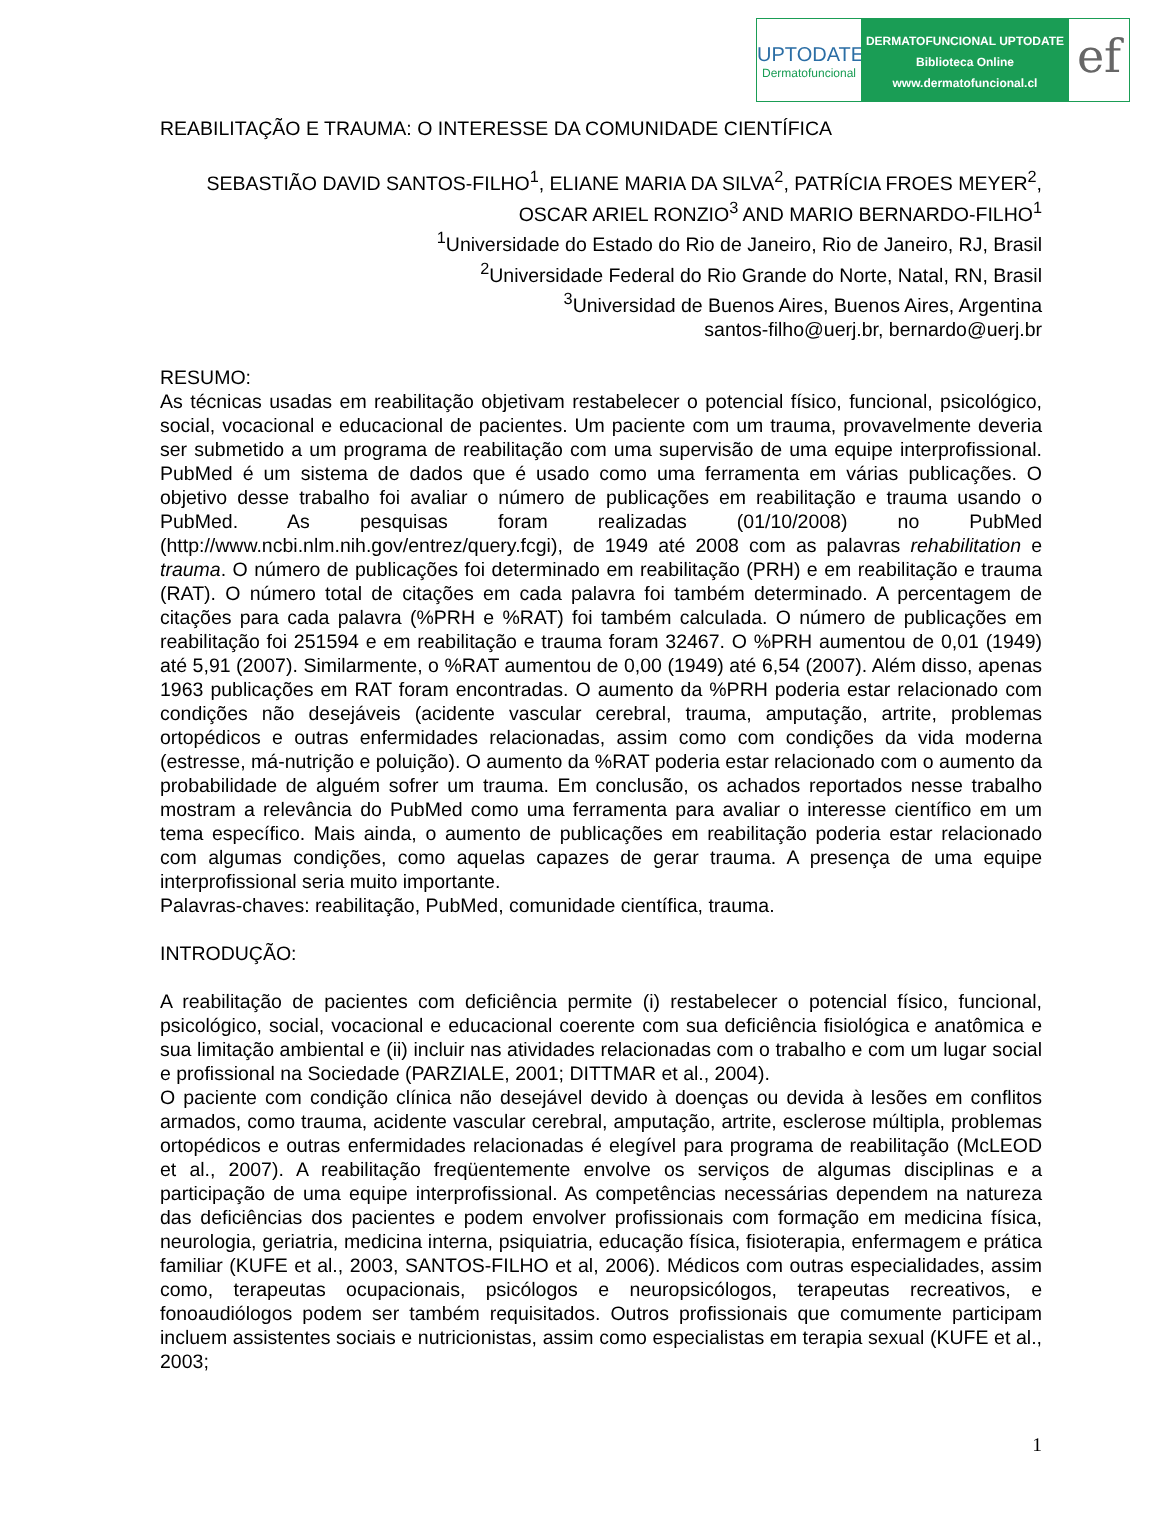UPTODATE
Dermatofuncional
DERMATOFUNCIONAL UPTODATE
Biblioteca Online
www.dermatofuncional.cl
ef
REABILITAÇÃO E TRAUMA: O INTERESSE DA COMUNIDADE CIENTÍFICA
SEBASTIÃO DAVID SANTOS-FILHO<sup>1</sup>, ELIANE MARIA DA SILVA<sup>2</sup>, PATRÍCIA FROES MEYER<sup>2</sup>, OSCAR ARIEL RONZIO<sup>3</sup> AND MARIO BERNARDO-FILHO<sup>1</sup>
<sup>1</sup> Universidade do Estado do Rio de Janeiro, Rio de Janeiro, RJ, Brasil
<sup>2</sup> Universidade Federal do Rio Grande do Norte, Natal, RN, Brasil
<sup>3</sup> Universidad de Buenos Aires, Buenos Aires, Argentina
santos-filho@uerj.br, bernardo@uerj.br
RESUMO:
As técnicas usadas em reabilitação objetivam restabelecer o potencial físico, funcional, psicológico, social, vocacional e educacional de pacientes. Um paciente com um trauma, provavelmente deveria ser submetido a um programa de reabilitação com uma supervisão de uma equipe interprofissional. PubMed é um sistema de dados que é usado como uma ferramenta em várias publicações. O objetivo desse trabalho foi avaliar o número de publicações em reabilitação e trauma usando o PubMed. As pesquisas foram realizadas (01/10/2008) no PubMed (http://www.ncbi.nlm.nih.gov/entrez/query.fcgi), de 1949 até 2008 com as palavras rehabilitation e trauma. O número de publicações foi determinado em reabilitação (PRH) e em reabilitação e trauma (RAT). O número total de citações em cada palavra foi também determinado. A percentagem de citações para cada palavra (%PRH e %RAT) foi também calculada. O número de publicações em reabilitação foi 251594 e em reabilitação e trauma foram 32467. O %PRH aumentou de 0,01 (1949) até 5,91 (2007). Similarmente, o %RAT aumentou de 0,00 (1949) até 6,54 (2007). Além disso, apenas 1963 publicações em RAT foram encontradas. O aumento da %PRH poderia estar relacionado com condições não desejáveis (acidente vascular cerebral, trauma, amputação, artrite, problemas ortopédicos e outras enfermidades relacionadas, assim como com condições da vida moderna (estresse, má-nutrição e poluição). O aumento da %RAT poderia estar relacionado com o aumento da probabilidade de alguém sofrer um trauma. Em conclusão, os achados reportados nesse trabalho mostram a relevância do PubMed como uma ferramenta para avaliar o interesse científico em um tema específico. Mais ainda, o aumento de publicações em reabilitação poderia estar relacionado com algumas condições, como aquelas capazes de gerar trauma. A presença de uma equipe interprofissional seria muito importante.
Palavras-chaves: reabilitação, PubMed, comunidade científica, trauma.
INTRODUÇÃO:
A reabilitação de pacientes com deficiência permite (i) restabelecer o potencial físico, funcional, psicológico, social, vocacional e educacional coerente com sua deficiência fisiológica e anatômica e sua limitação ambiental e (ii) incluir nas atividades relacionadas com o trabalho e com um lugar social e profissional na Sociedade (PARZIALE, 2001; DITTMAR et al., 2004).
O paciente com condição clínica não desejável devido à doenças ou devida à lesões em conflitos armados, como trauma, acidente vascular cerebral, amputação, artrite, esclerose múltipla, problemas ortopédicos e outras enfermidades relacionadas é elegível para programa de reabilitação (McLEOD et al., 2007). A reabilitação freqüentemente envolve os serviços de algumas disciplinas e a participação de uma equipe interprofissional. As competências necessárias dependem na natureza das deficiências dos pacientes e podem envolver profissionais com formação em medicina física, neurologia, geriatria, medicina interna, psiquiatria, educação física, fisioterapia, enfermagem e prática familiar (KUFE et al., 2003, SANTOS-FILHO et al, 2006). Médicos com outras especialidades, assim como, terapeutas ocupacionais, psicólogos e neuropsicólogos, terapeutas recreativos, e fonoaudiólogos podem ser também requisitados. Outros profissionais que comumente participam incluem assistentes sociais e nutricionistas, assim como especialistas em terapia sexual (KUFE et al., 2003;
1